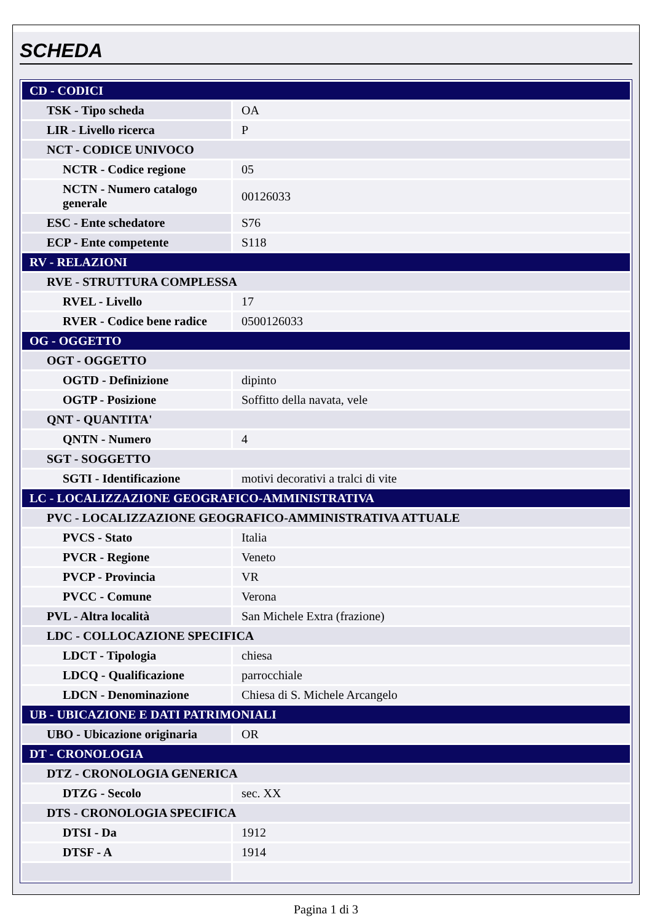SCHEDA
| CD - CODICI | |
| TSK - Tipo scheda | OA |
| LIR - Livello ricerca | P |
| NCT - CODICE UNIVOCO | |
| NCTR - Codice regione | 05 |
| NCTN - Numero catalogo generale | 00126033 |
| ESC - Ente schedatore | S76 |
| ECP - Ente competente | S118 |
| RV - RELAZIONI | |
| RVE - STRUTTURA COMPLESSA | |
| RVEL - Livello | 17 |
| RVER - Codice bene radice | 0500126033 |
| OG - OGGETTO | |
| OGT - OGGETTO | |
| OGTD - Definizione | dipinto |
| OGTP - Posizione | Soffitto della navata, vele |
| QNT - QUANTITA' | |
| QNTN - Numero | 4 |
| SGT - SOGGETTO | |
| SGTI - Identificazione | motivi decorativi a tralci di vite |
| LC - LOCALIZZAZIONE GEOGRAFICO-AMMINISTRATIVA | |
| PVC - LOCALIZZAZIONE GEOGRAFICO-AMMINISTRATIVA ATTUALE | |
| PVCS - Stato | Italia |
| PVCR - Regione | Veneto |
| PVCP - Provincia | VR |
| PVCC - Comune | Verona |
| PVL - Altra località | San Michele Extra (frazione) |
| LDC - COLLOCAZIONE SPECIFICA | |
| LDCT - Tipologia | chiesa |
| LDCQ - Qualificazione | parrocchiale |
| LDCN - Denominazione | Chiesa di S. Michele Arcangelo |
| UB - UBICAZIONE E DATI PATRIMONIALI | |
| UBO - Ubicazione originaria | OR |
| DT - CRONOLOGIA | |
| DTZ - CRONOLOGIA GENERICA | |
| DTZG - Secolo | sec. XX |
| DTS - CRONOLOGIA SPECIFICA | |
| DTSI - Da | 1912 |
| DTSF - A | 1914 |
Pagina 1 di 3